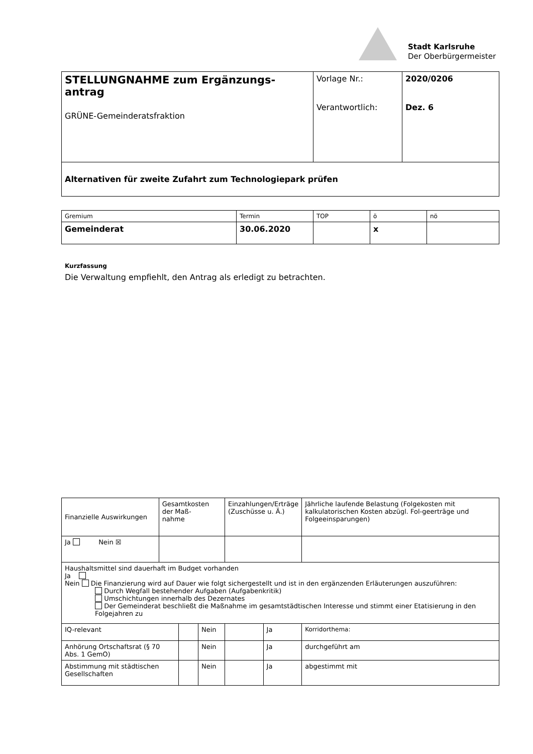Stadt Karlsruhe
Der Oberbürgermeister
| STELLUNGNAHME zum Ergänzungs- antrag GRÜNE-Gemeinderatsfraktion | Vorlage Nr.: Verantwortlich: | 2020/0206 Dez. 6 |
| Alternativen für zweite Zufahrt zum Technologiepark prüfen | | |
| Gremium | Termin | TOP | ö | nö |
| Gemeinderat | 30.06.2020 | | x | |
Kurzfassung
Die Verwaltung empfiehlt, den Antrag als erledigt zu betrachten.
| Finanzielle Auswirkungen | Gesamtkosten der Maß- nahme | | | Einzahlungen/Erträge (Zuschüsse u. Ä.) | | Jährliche laufende Belastung (Folgekosten mit kalkulatorischen Kosten abzügl. Fol-geerträge und Folgeeinsparungen) |
| Ja Nein ☒ | | | | | | |
| Haushaltsmittel sind dauerhaft im Budget vorhanden Ja Nein Die Finanzierung wird auf Dauer wie folgt sichergestellt und ist in den ergänzenden Erläuterungen auszuführen: Durch Wegfall bestehender Aufgaben (Aufgabenkritik) Umschichtungen innerhalb des Dezernates Der Gemeinderat beschließt die Maßnahme im gesamtstädtischen Interesse und stimmt einer Etatisierung in den Folgejahren zu | | | | | | |
| IQ-relevant | | | Nein | | Ja | Korridorthema: |
| Anhörung Ortschaftsrat (§ 70 Abs. 1 GemO) | | | Nein | | Ja | durchgeführt am |
| Abstimmung mit städtischen Gesellschaften | | | Nein | | Ja | abgestimmt mit |